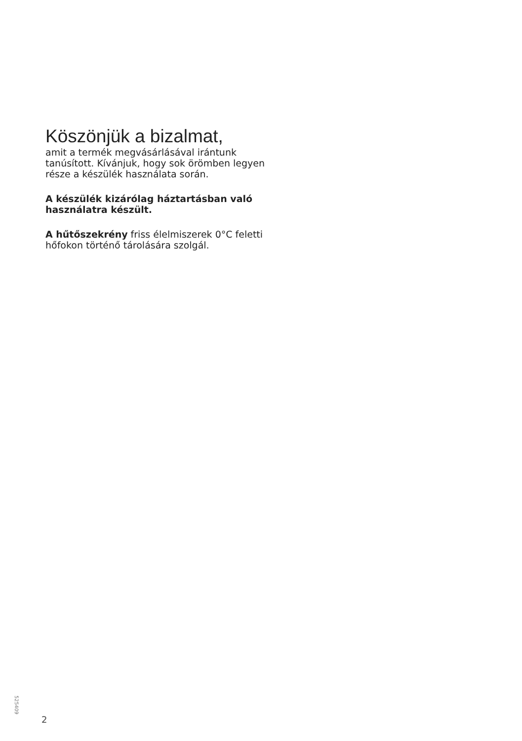Köszönjük a bizalmat,
amit a termék megvásárlásával irántunk tanúsított. Kívánjuk, hogy sok örömben legyen része a készülék használata során.
A készülék kizárólag háztartásban való használatra készült.
A hűtőszekrény friss élelmiszerek 0°C feletti hőfokon történő tárolására szolgál.
525409
2